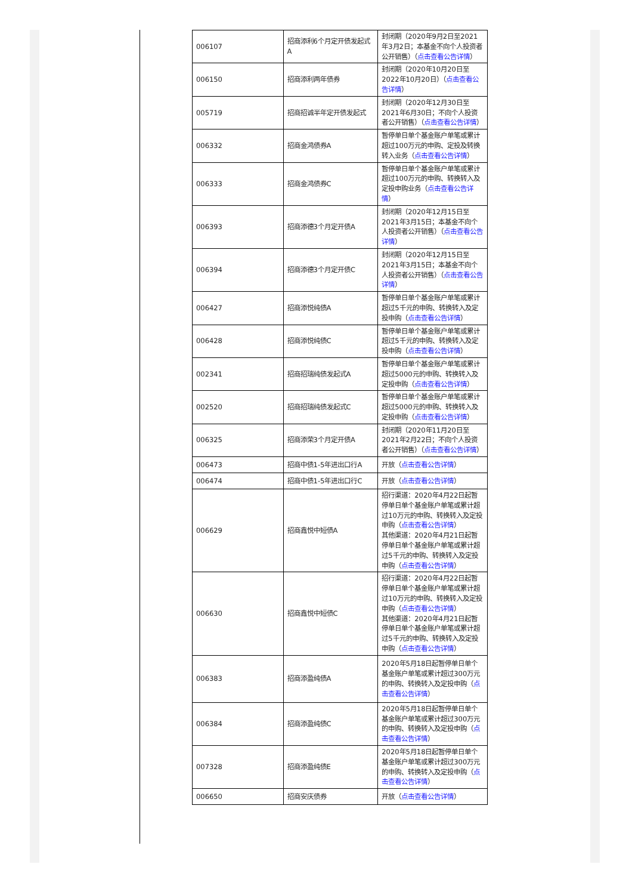| 006107 | 招商添利6个月定开债发起式A | 封闭期（2020年9月2日至2021年3月2日；本基金不向个人投资者公开销售）（ 点击查看公告详情 ） |
| 006150 | 招商添利两年债券 | 封闭期（2020年10月20日至2022年10月20日）（ 点击查看公告详情 ） |
| 005719 | 招商招诚半年定开债发起式 | 封闭期（2020年12月30日至2021年6月30日；不向个人投资者公开销售）（ 点击查看公告详情 ） |
| 006332 | 招商金鸿债券A | 暂停单日单个基金账户单笔或累计超过100万元的申购、定投及转换转入业务（ 点击查看公告详情 ） |
| 006333 | 招商金鸿债券C | 暂停单日单个基金账户单笔或累计超过100万元的申购、转换转入及定投申购业务（ 点击查看公告详情 ） |
| 006393 | 招商添德3个月定开债A | 封闭期（2020年12月15日至2021年3月15日；本基金不向个人投资者公开销售）（ 点击查看公告详情 ） |
| 006394 | 招商添德3个月定开债C | 封闭期（2020年12月15日至2021年3月15日；本基金不向个人投资者公开销售）（ 点击查看公告详情 ） |
| 006427 | 招商添悦纯债A | 暂停单日单个基金账户单笔或累计超过5千元的申购、转换转入及定投申购（ 点击查看公告详情 ） |
| 006428 | 招商添悦纯债C | 暂停单日单个基金账户单笔或累计超过5千元的申购、转换转入及定投申购（ 点击查看公告详情 ） |
| 002341 | 招商招瑞纯债发起式A | 暂停单日单个基金账户单笔或累计超过5000元的申购、转换转入及定投申购（ 点击查看公告详情 ） |
| 002520 | 招商招瑞纯债发起式C | 暂停单日单个基金账户单笔或累计超过5000元的申购、转换转入及定投申购（ 点击查看公告详情 ） |
| 006325 | 招商添荣3个月定开债A | 封闭期（2020年11月20日至2021年2月22日；不向个人投资者公开销售）（ 点击查看公告详情 ） |
| 006473 | 招商中债1-5年进出口行A | 开放（ 点击查看公告详情 ） |
| 006474 | 招商中债1-5年进出口行C | 开放（ 点击查看公告详情 ） |
| 006629 | 招商鑫悦中短债A | 招行渠道：2020年4月22日起暂停单日单个基金账户单笔或累计超过10万元的申购、转换转入及定投申购（ 点击查看公告详情 ） 其他渠道：2020年4月21日起暂停单日单个基金账户单笔或累计超过5千元的申购、转换转入及定投申购（ 点击查看公告详情 ） |
| 006630 | 招商鑫悦中短债C | 招行渠道：2020年4月22日起暂停单日单个基金账户单笔或累计超过10万元的申购、转换转入及定投申购（ 点击查看公告详情 ） 其他渠道：2020年4月21日起暂停单日单个基金账户单笔或累计超过5千元的申购、转换转入及定投申购（ 点击查看公告详情 ） |
| 006383 | 招商添盈纯债A | 2020年5月18日起暂停单日单个基金账户单笔或累计超过300万元的申购、转换转入及定投申购（ 点击查看公告详情 ） |
| 006384 | 招商添盈纯债C | 2020年5月18日起暂停单日单个基金账户单笔或累计超过300万元的申购、转换转入及定投申购（ 点击查看公告详情 ） |
| 007328 | 招商添盈纯债E | 2020年5月18日起暂停单日单个基金账户单笔或累计超过300万元的申购、转换转入及定投申购（ 点击查看公告详情 ） |
| 006650 | 招商安庆债券 | 开放（ 点击查看公告详情 ） |